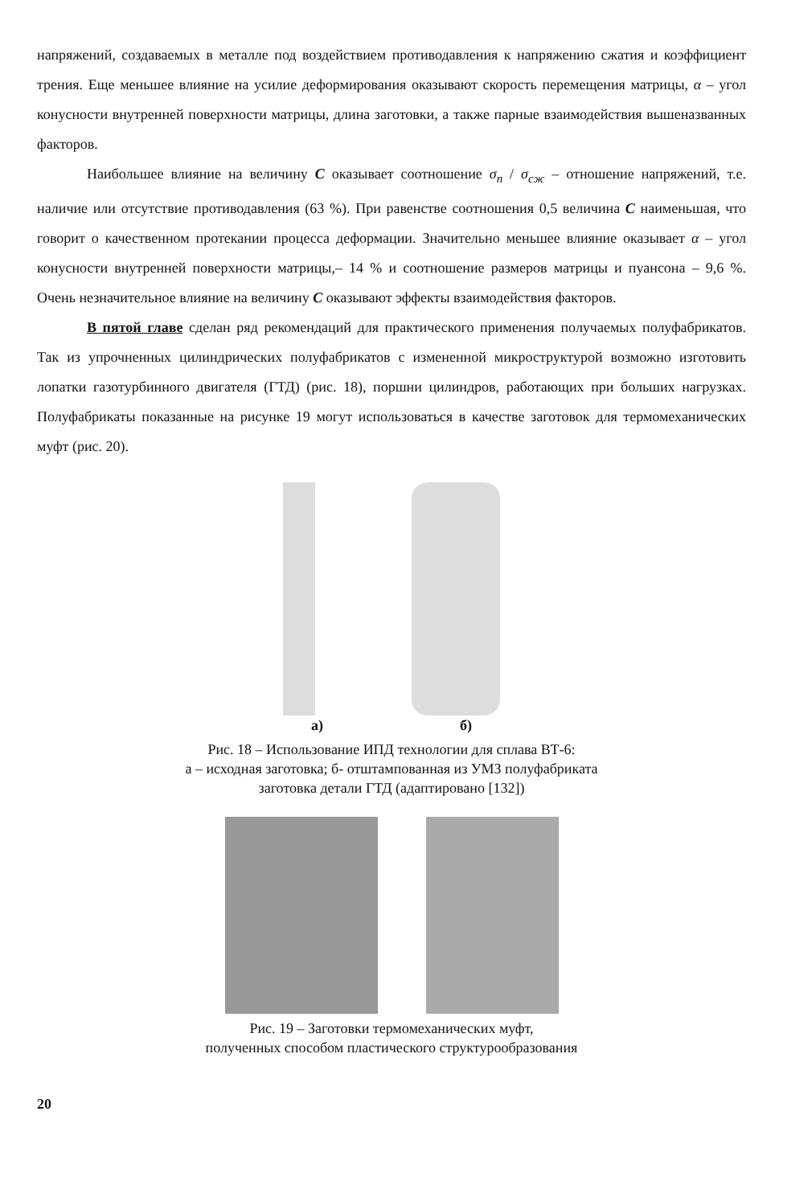напряжений, создаваемых в металле под воздействием противодавления к напряжению сжатия и коэффициент трения. Еще меньшее влияние на усилие деформирования оказывают скорость перемещения матрицы, α – угол конусности внутренней поверхности матрицы, длина заготовки, а также парные взаимодействия вышеназванных факторов.
Наибольшее влияние на величину C оказывает соотношение σ<sub>п</sub> / σ<sub>сж</sub> – отношение напряжений, т.е. наличие или отсутствие противодавления (63 %). При равенстве соотношения 0,5 величина C наименьшая, что говорит о качественном протекании процесса деформации. Значительно меньшее влияние оказывает α – угол конусности внутренней поверхности матрицы,– 14 % и соотношение размеров матрицы и пуансона – 9,6 %. Очень незначительное влияние на величину C оказывают эффекты взаимодействия факторов.
В пятой главе сделан ряд рекомендаций для практического применения получаемых полуфабрикатов. Так из упрочненных цилиндрических полуфабрикатов с измененной микроструктурой возможно изготовить лопатки газотурбинного двигателя (ГТД) (рис. 18), поршни цилиндров, работающих при больших нагрузках. Полуфабрикаты показанные на рисунке 19 могут использоваться в качестве заготовок для термомеханических муфт (рис. 20).
а) б)
Рис. 18 – Использование ИПД технологии для сплава ВТ-6:
а – исходная заготовка; б- отштампованная из УМЗ полуфабриката
заготовка детали ГТД (адаптировано [132])
Рис. 19 – Заготовки термомеханических муфт,
полученных способом пластического структурообразования
20